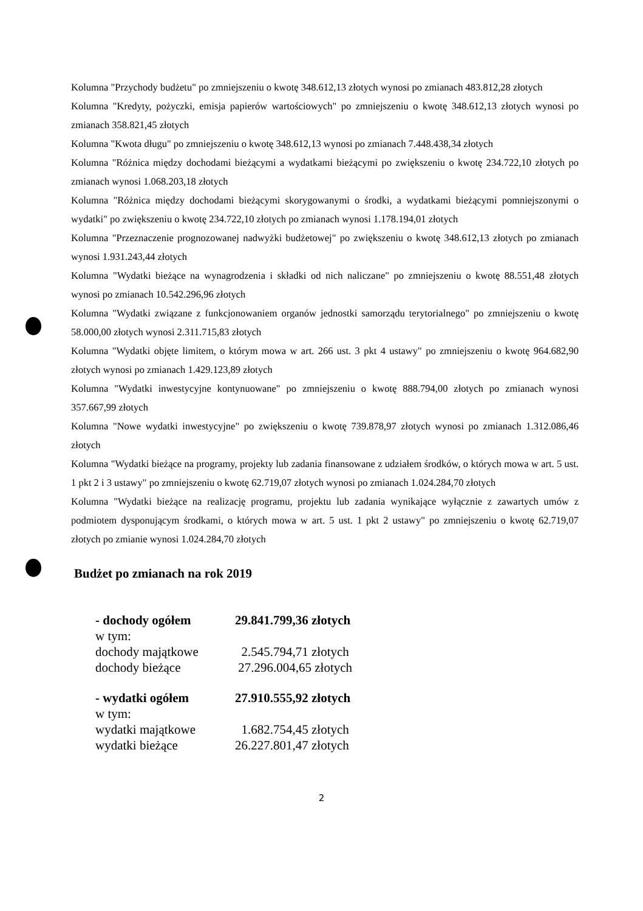Kolumna "Przychody budżetu" po zmniejszeniu o kwotę 348.612,13 złotych wynosi po zmianach 483.812,28 złotych
Kolumna "Kredyty, pożyczki, emisja papierów wartościowych" po zmniejszeniu o kwotę 348.612,13 złotych wynosi po zmianach 358.821,45 złotych
Kolumna "Kwota długu" po zmniejszeniu o kwotę 348.612,13 wynosi po zmianach 7.448.438,34 złotych
Kolumna "Różnica między dochodami bieżącymi a wydatkami bieżącymi po zwiększeniu o kwotę 234.722,10 złotych po zmianach wynosi 1.068.203,18 złotych
Kolumna "Różnica między dochodami bieżącymi skorygowanymi o środki, a wydatkami bieżącymi pomniejszonymi o wydatki" po zwiększeniu o kwotę 234.722,10 złotych po zmianach wynosi 1.178.194,01 złotych
Kolumna "Przeznaczenie prognozowanej nadwyżki budżetowej" po zwiększeniu o kwotę 348.612,13 złotych po zmianach wynosi 1.931.243,44 złotych
Kolumna "Wydatki bieżące na wynagrodzenia i składki od nich naliczane" po zmniejszeniu o kwotę 88.551,48 złotych wynosi po zmianach 10.542.296,96 złotych
Kolumna "Wydatki związane z funkcjonowaniem organów jednostki samorządu terytorialnego" po zmniejszeniu o kwotę 58.000,00 złotych wynosi 2.311.715,83 złotych
Kolumna "Wydatki objęte limitem, o którym mowa w art. 266 ust. 3 pkt 4 ustawy" po zmniejszeniu o kwotę 964.682,90 złotych wynosi po zmianach 1.429.123,89 złotych
Kolumna "Wydatki inwestycyjne kontynuowane" po zmniejszeniu o kwotę 888.794,00 złotych po zmianach wynosi 357.667,99 złotych
Kolumna "Nowe wydatki inwestycyjne" po zwiększeniu o kwotę 739.878,97 złotych wynosi po zmianach 1.312.086,46 złotych
Kolumna "Wydatki bieżące na programy, projekty lub zadania finansowane z udziałem środków, o których mowa w art. 5 ust. 1 pkt 2 i 3 ustawy" po zmniejszeniu o kwotę 62.719,07 złotych wynosi po zmianach 1.024.284,70 złotych
Kolumna "Wydatki bieżące na realizację programu, projektu lub zadania wynikające wyłącznie z zawartych umów z podmiotem dysponującym środkami, o których mowa w art. 5 ust. 1 pkt 2 ustawy" po zmniejszeniu o kwotę 62.719,07 złotych po zmianie wynosi 1.024.284,70 złotych
Budżet po zmianach na rok 2019
- dochody ogółem 29.841.799,36 złotych
w tym:
dochody majątkowe 2.545.794,71 złotych
dochody bieżące 27.296.004,65 złotych
- wydatki ogółem 27.910.555,92 złotych
w tym:
wydatki majątkowe 1.682.754,45 złotych
wydatki bieżące 26.227.801,47 złotych
2